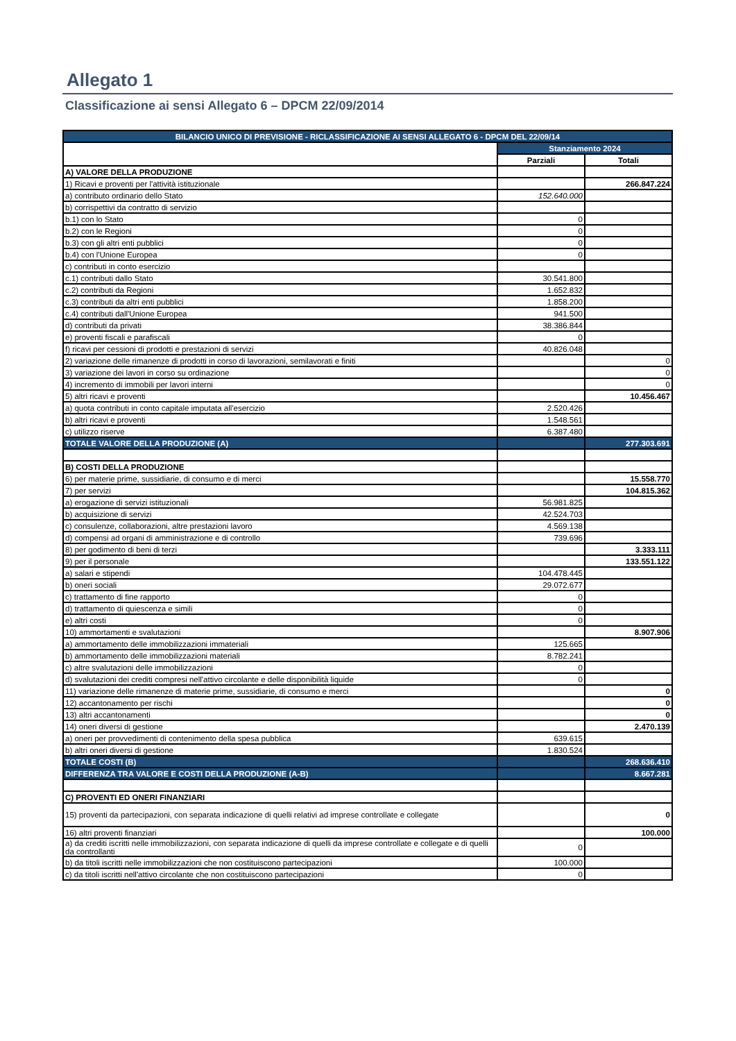Allegato 1
Classificazione ai sensi Allegato 6 – DPCM 22/09/2014
| BILANCIO UNICO DI PREVISIONE - RICLASSIFICAZIONE AI SENSI ALLEGATO 6 - DPCM DEL 22/09/14 | | |
| --- | --- | --- |
| | Stanziamento 2024 | |
| | Parziali | Totali |
| A) VALORE DELLA PRODUZIONE | | |
| 1) Ricavi e proventi per l'attività istituzionale | | 266.847.224 |
| a) contributo ordinario dello Stato | 152.640.000 | |
| b) corrispettivi da contratto di servizio | | |
| b.1) con lo Stato | 0 | |
| b.2) con le Regioni | 0 | |
| b.3) con gli altri enti pubblici | 0 | |
| b.4) con l'Unione Europea | 0 | |
| c) contributi in conto esercizio | | |
| c.1) contributi dallo Stato | 30.541.800 | |
| c.2) contributi da Regioni | 1.652.832 | |
| c.3) contributi da altri enti pubblici | 1.858.200 | |
| c.4) contributi dall'Unione Europea | 941.500 | |
| d) contributi da privati | 38.386.844 | |
| e) proventi fiscali e parafiscali | 0 | |
| f) ricavi per cessioni di prodotti e prestazioni di servizi | 40.826.048 | |
| 2) variazione delle rimanenze di prodotti in corso di lavorazioni, semilavorati e finiti | | 0 |
| 3) variazione dei lavori in corso su ordinazione | | 0 |
| 4) incremento di immobili per lavori interni | | 0 |
| 5) altri ricavi e proventi | | 10.456.467 |
| a) quota contributi in conto capitale imputata all'esercizio | 2.520.426 | |
| b) altri ricavi e proventi | 1.548.561 | |
| c) utilizzo riserve | 6.387.480 | |
| TOTALE VALORE DELLA PRODUZIONE (A) | | 277.303.691 |
| B) COSTI DELLA PRODUZIONE | | |
| 6) per materie prime, sussidiarie, di consumo e di merci | | 15.558.770 |
| 7) per servizi | | 104.815.362 |
| a) erogazione di servizi istituzionali | 56.981.825 | |
| b) acquisizione di servizi | 42.524.703 | |
| c) consulenze, collaborazioni, altre prestazioni lavoro | 4.569.138 | |
| d) compensi ad organi di amministrazione e di controllo | 739.696 | |
| 8) per godimento di beni di terzi | | 3.333.111 |
| 9) per il personale | | 133.551.122 |
| a) salari e stipendi | 104.478.445 | |
| b) oneri sociali | 29.072.677 | |
| c) trattamento di fine rapporto | 0 | |
| d) trattamento di quiescenza e simili | 0 | |
| e) altri costi | 0 | |
| 10) ammortamenti e svalutazioni | | 8.907.906 |
| a) ammortamento delle immobilizzazioni immateriali | 125.665 | |
| b) ammortamento delle immobilizzazioni materiali | 8.782.241 | |
| c) altre svalutazioni delle immobilizzazioni | 0 | |
| d) svalutazioni dei crediti compresi nell'attivo circolante e delle disponibilità liquide | 0 | |
| 11) variazione delle rimanenze di materie prime, sussidiarie, di consumo e merci | | 0 |
| 12) accantonamento per rischi | | 0 |
| 13) altri accantonamenti | | 0 |
| 14) oneri diversi di gestione | | 2.470.139 |
| a) oneri per provvedimenti di contenimento della spesa pubblica | 639.615 | |
| b) altri oneri diversi di gestione | 1.830.524 | |
| TOTALE COSTI (B) | | 268.636.410 |
| DIFFERENZA TRA VALORE E COSTI DELLA PRODUZIONE (A-B) | | 8.667.281 |
| C) PROVENTI ED ONERI FINANZIARI | | |
| 15) proventi da partecipazioni, con separata indicazione di quelli relativi ad imprese controllate e collegate | | 0 |
| 16) altri proventi finanziari | | 100.000 |
| a) da crediti iscritti nelle immobilizzazioni, con separata indicazione di quelli da imprese controllate e collegate e di quelli da controllanti | 0 | |
| b) da titoli iscritti nelle immobilizzazioni che non costituiscono partecipazioni | 100.000 | |
| c) da titoli iscritti nell'attivo circolante che non costituiscono partecipazioni | 0 | |